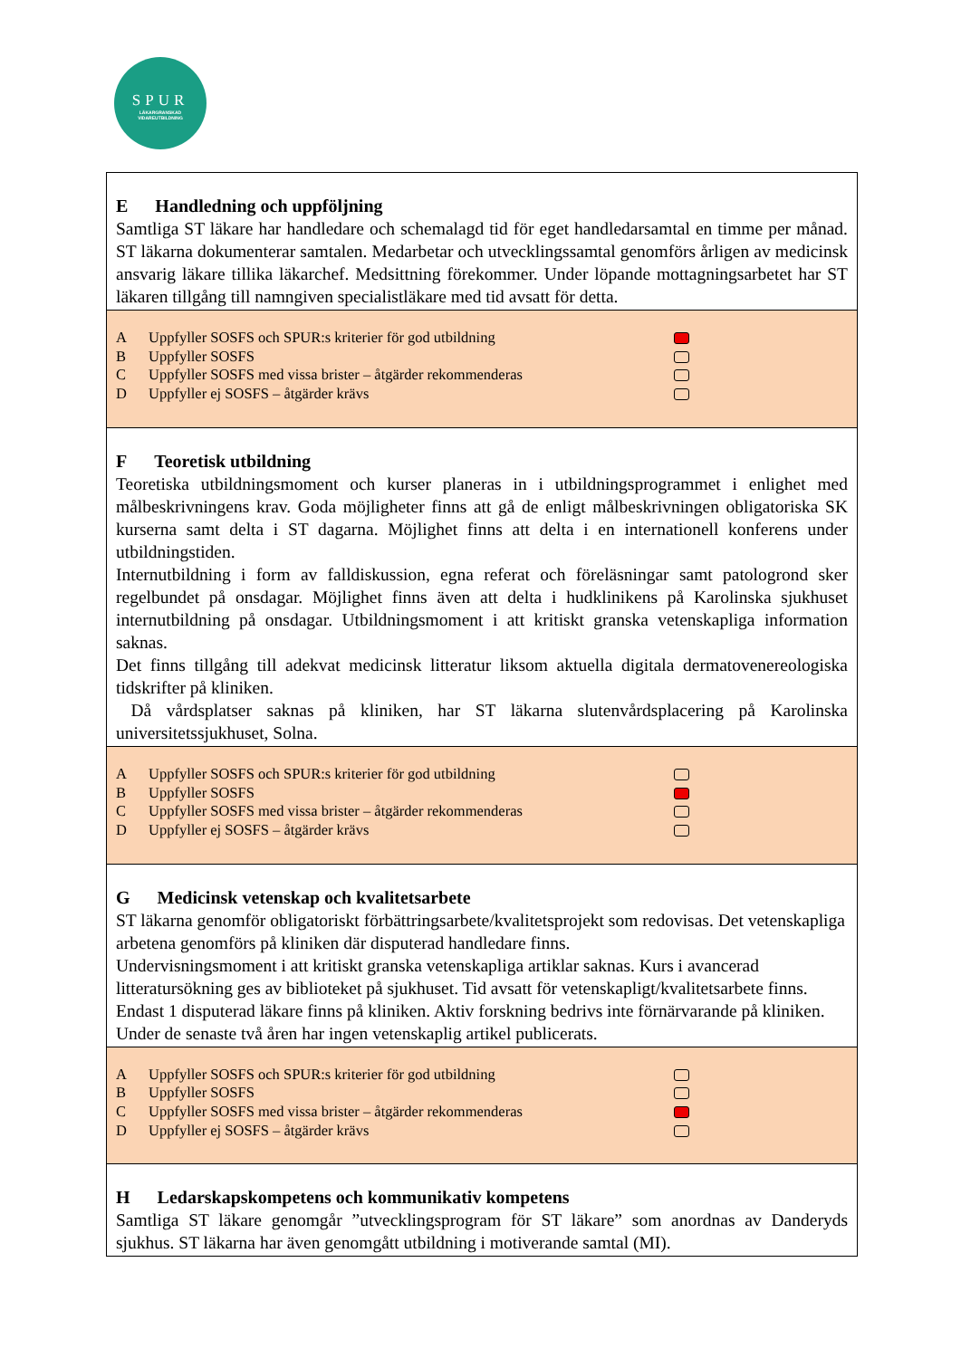SPUR
LÄKARGRANSKAD
VIDAREUTBILDNING
| E Handledning och uppföljning Samtliga ST läkare har handledare och schemalagd tid för eget handledarsamtal en timme per månad. ST läkarna dokumenterar samtalen. Medarbetar och utvecklingssamtal genomförs årligen av medicinsk ansvarig läkare tillika läkarchef. Medsittning förekommer. Under löpande mottagningsarbetet har ST läkaren tillgång till namngiven specialistläkare med tid avsatt för detta. |
| A Uppfyller SOSFS och SPUR:s kriterier för god utbildning B Uppfyller SOSFS C Uppfyller SOSFS med vissa brister – åtgärder rekommenderas D Uppfyller ej SOSFS – åtgärder krävs |
| F Teoretisk utbildning Teoretiska utbildningsmoment och kurser planeras in i utbildningsprogrammet i enlighet med målbeskrivningens krav. Goda möjligheter finns att gå de enligt målbeskrivningen obligatoriska SK kurserna samt delta i ST dagarna. Möjlighet finns att delta i en internationell konferens under utbildningstiden. Internutbildning i form av falldiskussion, egna referat och föreläsningar samt patologrond sker regelbundet på onsdagar. Möjlighet finns även att delta i hudklinikens på Karolinska sjukhuset internutbildning på onsdagar. Utbildningsmoment i att kritiskt granska vetenskapliga information saknas. Det finns tillgång till adekvat medicinsk litteratur liksom aktuella digitala dermatovenereologiska tidskrifter på kliniken. Då vårdsplatser saknas på kliniken, har ST läkarna slutenvårdsplacering på Karolinska universitetssjukhuset, Solna. |
| A Uppfyller SOSFS och SPUR:s kriterier för god utbildning B Uppfyller SOSFS C Uppfyller SOSFS med vissa brister – åtgärder rekommenderas D Uppfyller ej SOSFS – åtgärder krävs |
| G Medicinsk vetenskap och kvalitetsarbete ST läkarna genomför obligatoriskt förbättringsarbete/kvalitetsprojekt som redovisas. Det vetenskapliga arbetena genomförs på kliniken där disputerad handledare finns. Undervisningsmoment i att kritiskt granska vetenskapliga artiklar saknas. Kurs i avancerad litteratursökning ges av biblioteket på sjukhuset. Tid avsatt för vetenskapligt/kvalitetsarbete finns. Endast 1 disputerad läkare finns på kliniken. Aktiv forskning bedrivs inte förnärvarande på kliniken. Under de senaste två åren har ingen vetenskaplig artikel publicerats. |
| A Uppfyller SOSFS och SPUR:s kriterier för god utbildning B Uppfyller SOSFS C Uppfyller SOSFS med vissa brister – åtgärder rekommenderas D Uppfyller ej SOSFS – åtgärder krävs |
| H Ledarskapskompetens och kommunikativ kompetens Samtliga ST läkare genomgår ”utvecklingsprogram för ST läkare” som anordnas av Danderyds sjukhus. ST läkarna har även genomgått utbildning i motiverande samtal (MI). |